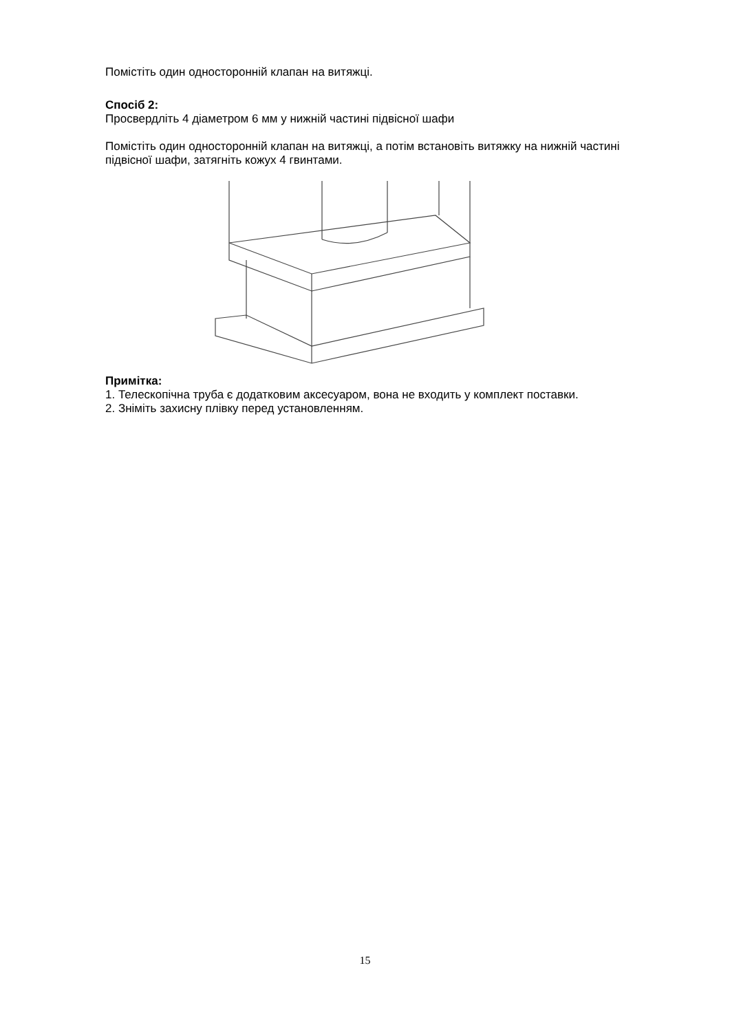Помістіть один односторонній клапан на витяжці.
Спосіб 2:
Просвердліть 4 діаметром 6 мм у нижній частині підвісної шафи
Помістіть один односторонній клапан на витяжці, а потім встановіть витяжку на нижній частині підвісної шафи, затягніть кожух 4 гвинтами.
Примітка:
1. Телескопічна труба є додатковим аксесуаром, вона не входить у комплект поставки.
2. Зніміть захисну плівку перед установленням.
15